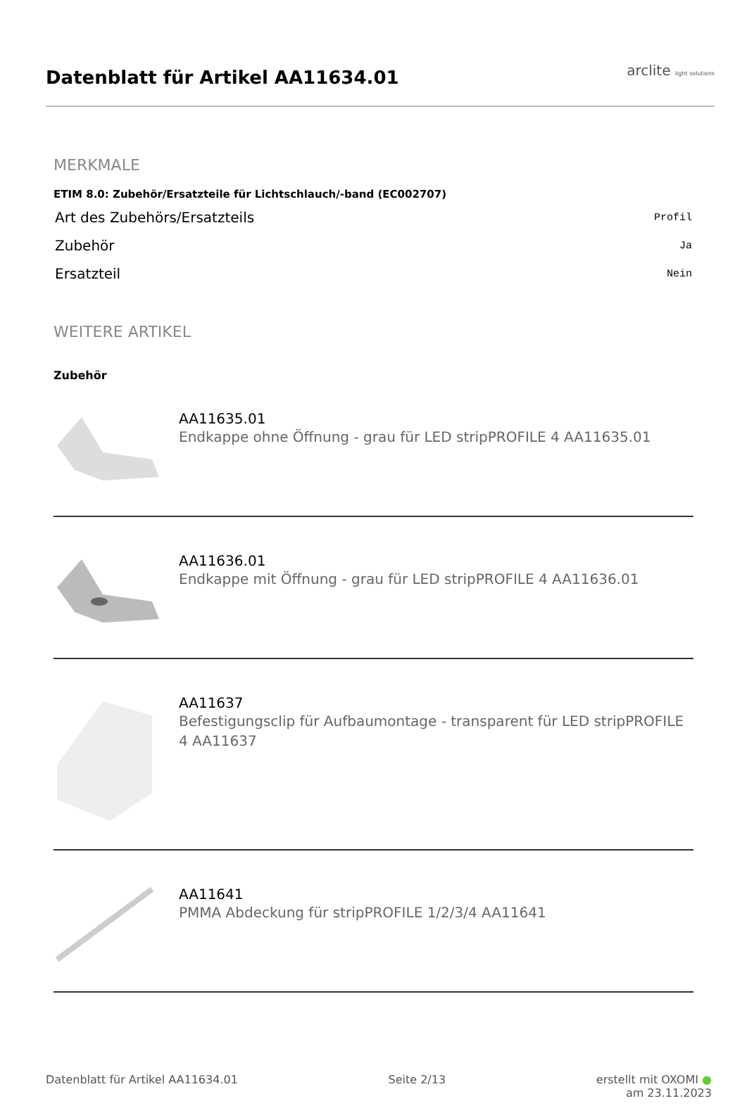Datenblatt für Artikel AA11634.01
arclite light solutions
MERKMALE
ETIM 8.0: Zubehör/Ersatzteile für Lichtschlauch/-band (EC002707)
| Art des Zubehörs/Ersatzteils | Profil |
| Zubehör | Ja |
| Ersatzteil | Nein |
WEITERE ARTIKEL
Zubehör
AA11635.01
Endkappe ohne Öffnung - grau für LED stripPROFILE 4 AA11635.01
AA11636.01
Endkappe mit Öffnung - grau für LED stripPROFILE 4 AA11636.01
AA11637
Befestigungsclip für Aufbaumontage - transparent für LED stripPROFILE 4 AA11637
AA11641
PMMA Abdeckung für stripPROFILE 1/2/3/4 AA11641
Datenblatt für Artikel AA11634.01 Seite 2/13 erstellt mit OXOMI ●
am 23.11.2023